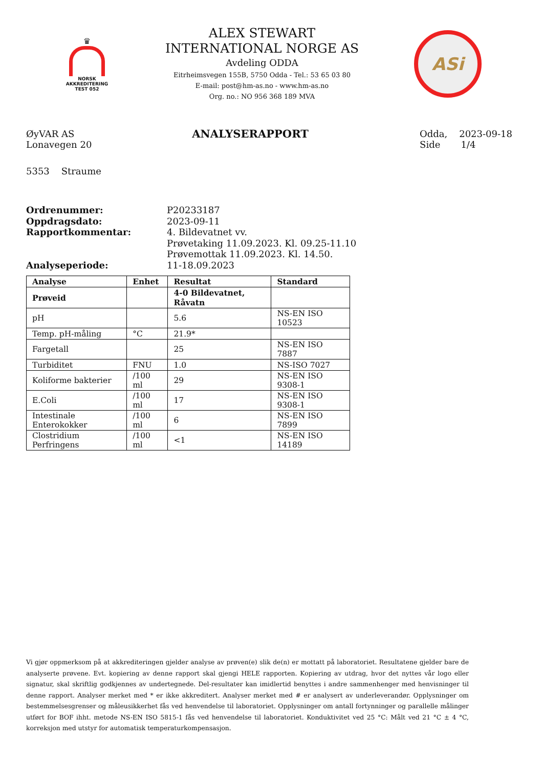♛
NORSK
AKKREDITERING
TEST 052
ALEX STEWART
INTERNATIONAL NORGE AS
Avdeling ODDA
Eitrheimsvegen 155B, 5750 Odda - Tel.: 53 65 03 80
E-mail: post@hm-as.no - www.hm-as.no
Org. no.: NO 956 368 189 MVA
ASi
ØyVAR AS
Lonavegen 20
5353 Straume
ANALYSERAPPORT
Odda, 2023-09-18
Side 1/4
Ordrenummer: P20233187
Oppdragsdato: 2023-09-11
Rapportkommentar: 4. Bildevatnet vv.
Prøvetaking 11.09.2023. Kl. 09.25-11.10
Prøvemottak 11.09.2023. Kl. 14.50.
Analyseperiode: 11-18.09.2023
| Analyse | Enhet | Resultat | Standard |
| --- | --- | --- | --- |
| Prøveid | | 4-0 Bildevatnet, Råvatn | |
| pH | | 5.6 | NS-EN ISO 10523 |
| Temp. pH-måling | °C | 21.9* | |
| Fargetall | | 25 | NS-EN ISO 7887 |
| Turbiditet | FNU | 1.0 | NS-ISO 7027 |
| Koliforme bakterier | /100 ml | 29 | NS-EN ISO 9308-1 |
| E.Coli | /100 ml | 17 | NS-EN ISO 9308-1 |
| Intestinale Enterokokker | /100 ml | 6 | NS-EN ISO 7899 |
| Clostridium Perfringens | /100 ml | <1 | NS-EN ISO 14189 |
Vi gjør oppmerksom på at akkrediteringen gjelder analyse av prøven(e) slik de(n) er mottatt på laboratoriet. Resultatene gjelder bare de analyserte prøvene. Evt. kopiering av denne rapport skal gjengi HELE rapporten. Kopiering av utdrag, hvor det nyttes vår logo eller signatur, skal skriftlig godkjennes av undertegnede. Del-resultater kan imidlertid benyttes i andre sammenhenger med henvisninger til denne rapport. Analyser merket med * er ikke akkreditert. Analyser merket med # er analysert av underleverandør. Opplysninger om bestemmelsesgrenser og måleusikkerhet fås ved henvendelse til laboratoriet. Opplysninger om antall fortynninger og parallelle målinger utført for BOF ihht. metode NS-EN ISO 5815-1 fås ved henvendelse til laboratoriet. Konduktivitet ved 25 °C: Målt ved 21 °C ± 4 °C, korreksjon med utstyr for automatisk temperaturkompensasjon.